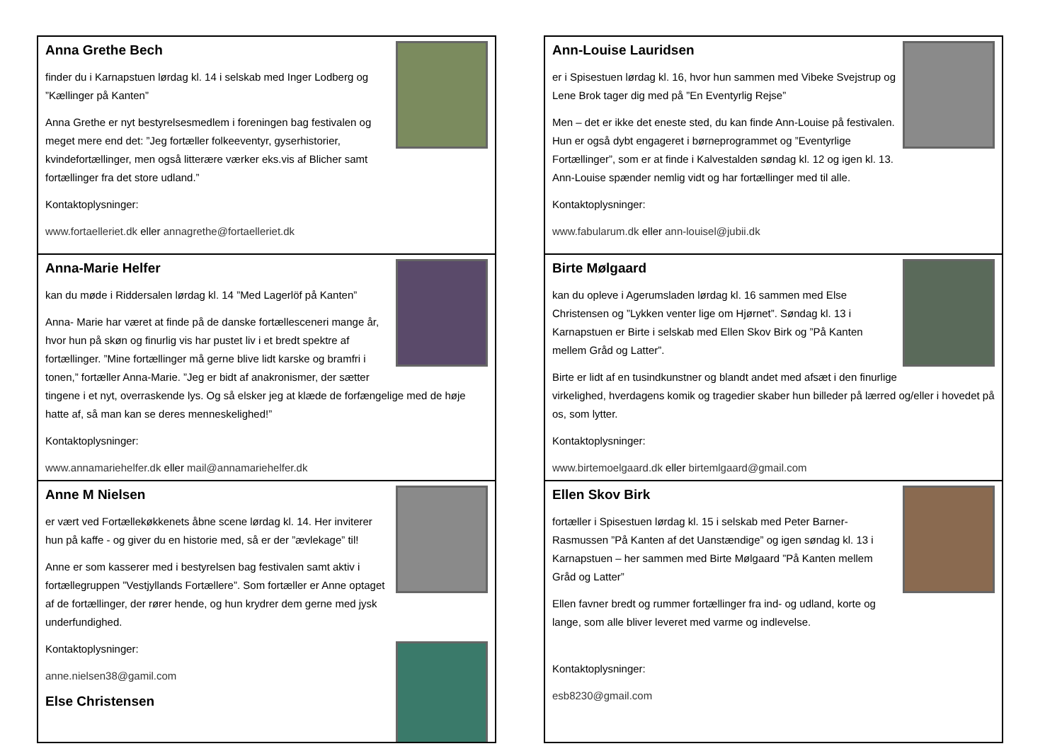Anna Grethe Bech
finder du i Karnapstuen lørdag kl. 14 i selskab med Inger Lodberg og ”Kællinger på Kanten”
Anna Grethe er nyt bestyrelsesmedlem i foreningen bag festivalen og meget mere end det: ”Jeg fortæller folkeeventyr, gyserhistorier, kvindefortællinger, men også litterære værker eks.vis af Blicher samt fortællinger fra det store udland.”
Kontaktoplysninger:
www.fortaelleriet.dk eller annagrethe@fortaelleriet.dk
Anna-Marie Helfer
kan du møde i Riddersalen lørdag kl. 14 ”Med Lagerlöf på Kanten”
Anna- Marie har været at finde på de danske fortællesceneri mange år, hvor hun på skøn og finurlig vis har pustet liv i et bredt spektre af fortællinger. ”Mine fortællinger må gerne blive lidt karske og bramfri i tonen,” fortæller Anna-Marie. ”Jeg er bidt af anakronismer, der sætter tingene i et nyt, overraskende lys. Og så elsker jeg at klæde de forfængelige med de høje hatte af, så man kan se deres menneskelighed!”
Kontaktoplysninger:
www.annamariehelfer.dk eller mail@annamariehelfer.dk
Anne M Nielsen
er vært ved Fortællekøkkenets åbne scene lørdag kl. 14. Her inviterer hun på kaffe - og giver du en historie med, så er der ”ævlekage” til!
Anne er som kasserer med i bestyrelsen bag festivalen samt aktiv i fortællegruppen ”Vestjyllands Fortællere”. Som fortæller er Anne optaget af de fortællinger, der rører hende, og hun krydrer dem gerne med jysk underfundighed.
Kontaktoplysninger:
anne.nielsen38@gamil.com
Else Christensen
Ann-Louise Lauridsen
er i Spisestuen lørdag kl. 16, hvor hun sammen med Vibeke Svejstrup og Lene Brok tager dig med på ”En Eventyrlig Rejse”
Men – det er ikke det eneste sted, du kan finde Ann-Louise på festivalen. Hun er også dybt engageret i børneprogrammet og ”Eventyrlige Fortællinger”, som er at finde i Kalvestalden søndag kl. 12 og igen kl. 13. Ann-Louise spænder nemlig vidt og har fortællinger med til alle.
Kontaktoplysninger:
www.fabularum.dk eller ann-louisel@jubii.dk
Birte Mølgaard
kan du opleve i Agerumsladen lørdag kl. 16 sammen med Else Christensen og ”Lykken venter lige om Hjørnet”. Søndag kl. 13 i Karnapstuen er Birte i selskab med Ellen Skov Birk og ”På Kanten mellem Gråd og Latter”.
Birte er lidt af en tusindkunstner og blandt andet med afsæt i den finurlige virkelighed, hverdagens komik og tragedier skaber hun billeder på lærred og/eller i hovedet på os, som lytter.
Kontaktoplysninger:
www.birtemoelgaard.dk eller birtemlgaard@gmail.com
Ellen Skov Birk
fortæller i Spisestuen lørdag kl. 15 i selskab med Peter Barner-Rasmussen ”På Kanten af det Uanstændige” og igen søndag kl. 13 i Karnapstuen – her sammen med Birte Mølgaard ”På Kanten mellem Gråd og Latter”
Ellen favner bredt og rummer fortællinger fra ind- og udland, korte og lange, som alle bliver leveret med varme og indlevelse.
Kontaktoplysninger:
esb8230@gmail.com